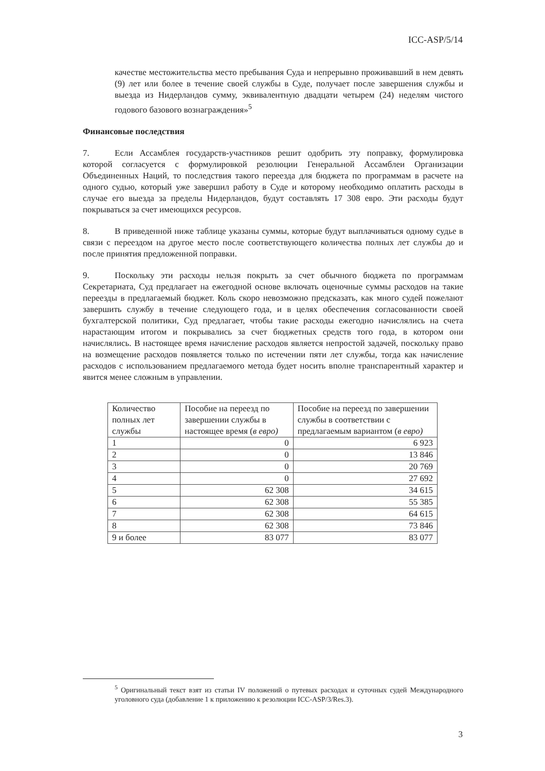ICC-ASP/5/14
качестве местожительства место пребывания Суда и непрерывно проживавший в нем девять (9) лет или более в течение своей службы в Суде, получает после завершения службы и выезда из Нидерландов сумму, эквивалентную двадцати четырем (24) неделям чистого годового базового вознаграждения»<sup>5</sup>
Финансовые последствия
7. Если Ассамблея государств-участников решит одобрить эту поправку, формулировка которой согласуется с формулировкой резолюции Генеральной Ассамблеи Организации Объединенных Наций, то последствия такого переезда для бюджета по программам в расчете на одного судью, который уже завершил работу в Суде и которому необходимо оплатить расходы в случае его выезда за пределы Нидерландов, будут составлять 17 308 евро. Эти расходы будут покрываться за счет имеющихся ресурсов.
8. В приведенной ниже таблице указаны суммы, которые будут выплачиваться одному судье в связи с переездом на другое место после соответствующего количества полных лет службы до и после принятия предложенной поправки.
9. Поскольку эти расходы нельзя покрыть за счет обычного бюджета по программам Секретариата, Суд предлагает на ежегодной основе включать оценочные суммы расходов на такие переезды в предлагаемый бюджет. Коль скоро невозможно предсказать, как много судей пожелают завершить службу в течение следующего года, и в целях обеспечения согласованности своей бухгалтерской политики, Суд предлагает, чтобы такие расходы ежегодно начислялись на счета нарастающим итогом и покрывались за счет бюджетных средств того года, в котором они начислялись. В настоящее время начисление расходов является непростой задачей, поскольку право на возмещение расходов появляется только по истечении пяти лет службы, тогда как начисление расходов с использованием предлагаемого метода будет носить вполне транспарентный характер и явится менее сложным в управлении.
| Количество полных лет службы | Пособие на переезд по завершении службы в настоящее время ( в евро) | Пособие на переезд по завершении службы в соответствии с предлагаемым вариантом ( в евро) |
| 1 | 0 | 6 923 |
| 2 | 0 | 13 846 |
| 3 | 0 | 20 769 |
| 4 | 0 | 27 692 |
| 5 | 62 308 | 34 615 |
| 6 | 62 308 | 55 385 |
| 7 | 62 308 | 64 615 |
| 8 | 62 308 | 73 846 |
| 9 и более | 83 077 | 83 077 |
<sup>5</sup> Оригинальный текст взят из статьи IV положений о путевых расходах и суточных судей Международного уголовного суда (добавление 1 к приложению к резолюции ICC-ASP/3/Res.3).
3